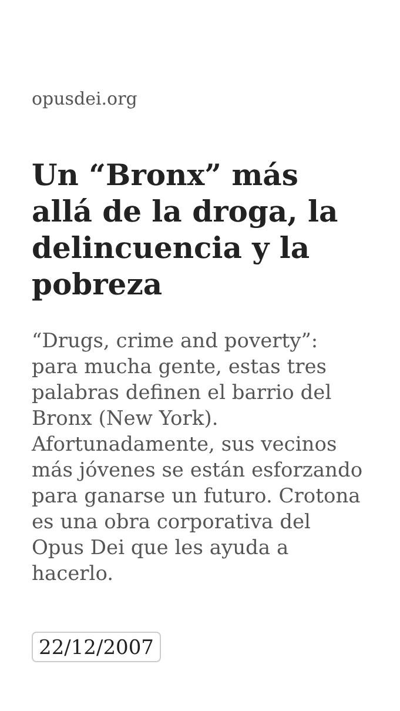opusdei.org
Un “Bronx” más allá de la droga, la delincuencia y la pobreza
“Drugs, crime and poverty”: para mucha gente, estas tres palabras definen el barrio del Bronx (New York). Afortunadamente, sus vecinos más jóvenes se están esforzando para ganarse un futuro. Crotona es una obra corporativa del Opus Dei que les ayuda a hacerlo.
22/12/2007